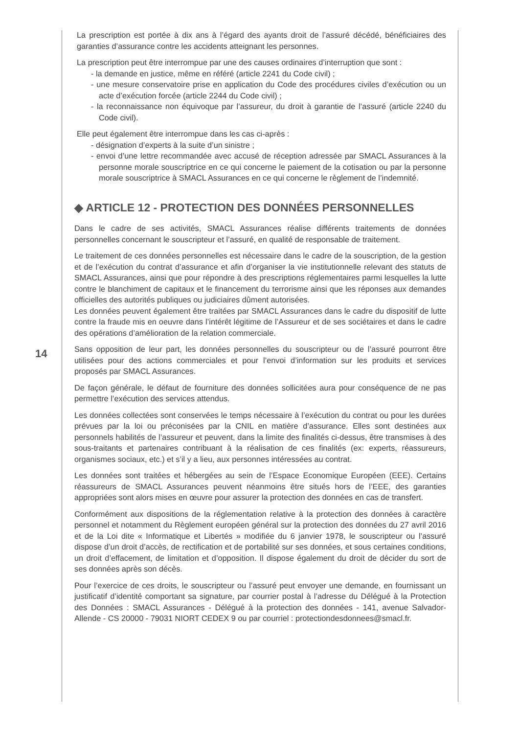14
La prescription est portée à dix ans à l’égard des ayants droit de l’assuré décédé, bénéficiaires des garanties d’assurance contre les accidents atteignant les personnes.
La prescription peut être interrompue par une des causes ordinaires d’interruption que sont :
- la demande en justice, même en référé (article 2241 du Code civil) ;
- une mesure conservatoire prise en application du Code des procédures civiles d’exécution ou un acte d’exécution forcée (article 2244 du Code civil) ;
- la reconnaissance non équivoque par l’assureur, du droit à garantie de l’assuré (article 2240 du Code civil).
Elle peut également être interrompue dans les cas ci-après :
- désignation d’experts à la suite d’un sinistre ;
- envoi d’une lettre recommandée avec accusé de réception adressée par SMACL Assurances à la personne morale souscriptrice en ce qui concerne le paiement de la cotisation ou par la personne morale souscriptrice à SMACL Assurances en ce qui concerne le règlement de l’indemnité.
◆ ARTICLE 12 - PROTECTION DES DONNÉES PERSONNELLES
Dans le cadre de ses activités, SMACL Assurances réalise différents traitements de données personnelles concernant le souscripteur et l’assuré, en qualité de responsable de traitement.
Le traitement de ces données personnelles est nécessaire dans le cadre de la souscription, de la gestion et de l’exécution du contrat d’assurance et afin d’organiser la vie institutionnelle relevant des statuts de SMACL Assurances, ainsi que pour répondre à des prescriptions réglementaires parmi lesquelles la lutte contre le blanchiment de capitaux et le financement du terrorisme ainsi que les réponses aux demandes officielles des autorités publiques ou judiciaires dûment autorisées.
Les données peuvent également être traitées par SMACL Assurances dans le cadre du dispositif de lutte contre la fraude mis en oeuvre dans l’intérêt légitime de l’Assureur et de ses sociétaires et dans le cadre des opérations d’amélioration de la relation commerciale.
Sans opposition de leur part, les données personnelles du souscripteur ou de l’assuré pourront être utilisées pour des actions commerciales et pour l’envoi d’information sur les produits et services proposés par SMACL Assurances.
De façon générale, le défaut de fourniture des données sollicitées aura pour conséquence de ne pas permettre l’exécution des services attendus.
Les données collectées sont conservées le temps nécessaire à l’exécution du contrat ou pour les durées prévues par la loi ou préconisées par la CNIL en matière d’assurance. Elles sont destinées aux personnels habilités de l’assureur et peuvent, dans la limite des finalités ci-dessus, être transmises à des sous-traitants et partenaires contribuant à la réalisation de ces finalités (ex: experts, réassureurs, organismes sociaux, etc.) et s’il y a lieu, aux personnes intéressées au contrat.
Les données sont traitées et hébergées au sein de l’Espace Economique Européen (EEE). Certains réassureurs de SMACL Assurances peuvent néanmoins être situés hors de l’EEE, des garanties appropriées sont alors mises en œuvre pour assurer la protection des données en cas de transfert.
Conformément aux dispositions de la réglementation relative à la protection des données à caractère personnel et notamment du Règlement européen général sur la protection des données du 27 avril 2016 et de la Loi dite « Informatique et Libertés » modifiée du 6 janvier 1978, le souscripteur ou l’assuré dispose d’un droit d’accès, de rectification et de portabilité sur ses données, et sous certaines conditions, un droit d’effacement, de limitation et d’opposition. Il dispose également du droit de décider du sort de ses données après son décès.
Pour l’exercice de ces droits, le souscripteur ou l’assuré peut envoyer une demande, en fournissant un justificatif d’identité comportant sa signature, par courrier postal à l’adresse du Délégué à la Protection des Données : SMACL Assurances - Délégué à la protection des données - 141, avenue Salvador-Allende - CS 20000 - 79031 NIORT CEDEX 9 ou par courriel : protectiondesdonnees@smacl.fr.